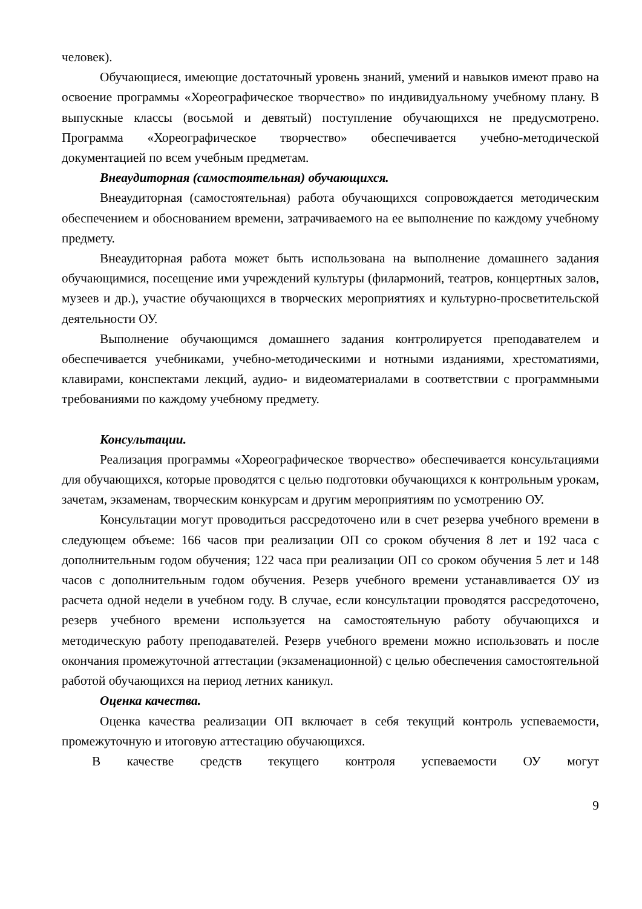человек).
Обучающиеся, имеющие достаточный уровень знаний, умений и навыков имеют право на освоение программы «Хореографическое творчество» по индивидуальному учебному плану. В выпускные классы (восьмой и девятый) поступление обучающихся не предусмотрено. Программа «Хореографическое творчество» обеспечивается учебно-методической документацией по всем учебным предметам.
Внеаудиторная (самостоятельная) обучающихся.
Внеаудиторная (самостоятельная) работа обучающихся сопровождается методическим обеспечением и обоснованием времени, затрачиваемого на ее выполнение по каждому учебному предмету.
Внеаудиторная работа может быть использована на выполнение домашнего задания обучающимися, посещение ими учреждений культуры (филармоний, театров, концертных залов, музеев и др.), участие обучающихся в творческих мероприятиях и культурно-просветительской деятельности ОУ.
Выполнение обучающимся домашнего задания контролируется преподавателем и обеспечивается учебниками, учебно-методическими и нотными изданиями, хрестоматиями, клавирами, конспектами лекций, аудио- и видеоматериалами в соответствии с программными требованиями по каждому учебному предмету.
Консультации.
Реализация программы «Хореографическое творчество» обеспечивается консультациями для обучающихся, которые проводятся с целью подготовки обучающихся к контрольным урокам, зачетам, экзаменам, творческим конкурсам и другим мероприятиям по усмотрению ОУ.
Консультации могут проводиться рассредоточено или в счет резерва учебного времени в следующем объеме: 166 часов при реализации ОП со сроком обучения 8 лет и 192 часа с дополнительным годом обучения; 122 часа при реализации ОП со сроком обучения 5 лет и 148 часов с дополнительным годом обучения. Резерв учебного времени устанавливается ОУ из расчета одной недели в учебном году. В случае, если консультации проводятся рассредоточено, резерв учебного времени используется на самостоятельную работу обучающихся и методическую работу преподавателей. Резерв учебного времени можно использовать и после окончания промежуточной аттестации (экзаменационной) с целью обеспечения самостоятельной работой обучающихся на период летних каникул.
Оценка качества.
Оценка качества реализации ОП включает в себя текущий контроль успеваемости, промежуточную и итоговую аттестацию обучающихся.
В качестве средств текущего контроля успеваемости ОУ могут
9